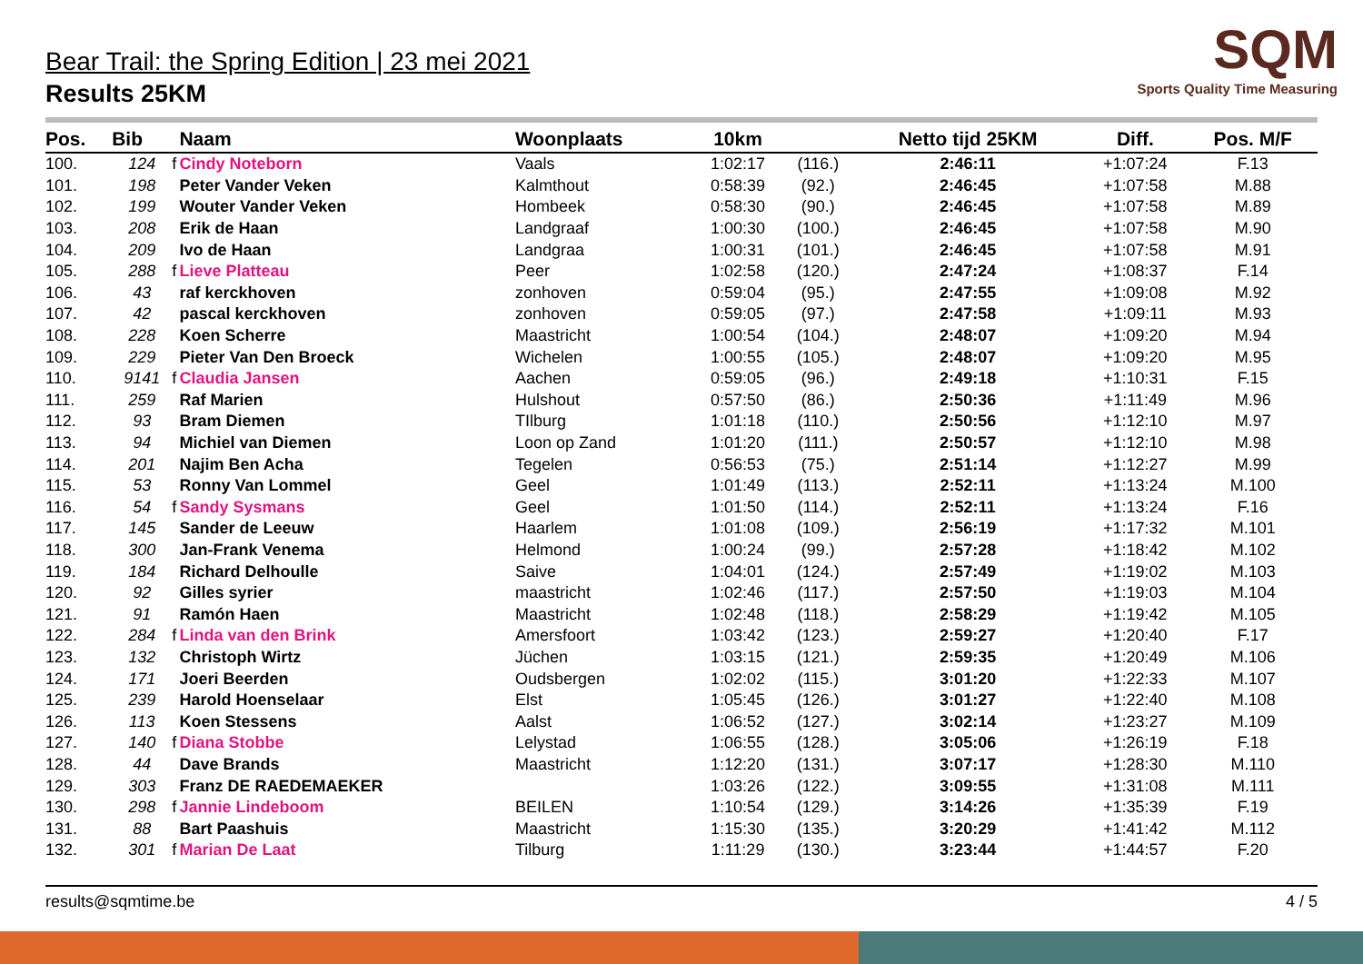SQM
Sports Quality Time Measuring
Bear Trail: the Spring Edition | 23 mei 2021
Results 25KM
| Pos. | Bib | | Naam | Woonplaats | 10km | | Netto tijd 25KM | Diff. | Pos. M/F |
| --- | --- | --- | --- | --- | --- | --- | --- | --- | --- |
| 100. | 124 | f | Cindy Noteborn | Vaals | 1:02:17 | (116.) | 2:46:11 | +1:07:24 | F.13 |
| 101. | 198 | | Peter Vander Veken | Kalmthout | 0:58:39 | (92.) | 2:46:45 | +1:07:58 | M.88 |
| 102. | 199 | | Wouter Vander Veken | Hombeek | 0:58:30 | (90.) | 2:46:45 | +1:07:58 | M.89 |
| 103. | 208 | | Erik de Haan | Landgraaf | 1:00:30 | (100.) | 2:46:45 | +1:07:58 | M.90 |
| 104. | 209 | | Ivo de Haan | Landgraa | 1:00:31 | (101.) | 2:46:45 | +1:07:58 | M.91 |
| 105. | 288 | f | Lieve Platteau | Peer | 1:02:58 | (120.) | 2:47:24 | +1:08:37 | F.14 |
| 106. | 43 | | raf kerckhoven | zonhoven | 0:59:04 | (95.) | 2:47:55 | +1:09:08 | M.92 |
| 107. | 42 | | pascal kerckhoven | zonhoven | 0:59:05 | (97.) | 2:47:58 | +1:09:11 | M.93 |
| 108. | 228 | | Koen Scherre | Maastricht | 1:00:54 | (104.) | 2:48:07 | +1:09:20 | M.94 |
| 109. | 229 | | Pieter Van Den Broeck | Wichelen | 1:00:55 | (105.) | 2:48:07 | +1:09:20 | M.95 |
| 110. | 9141 | f | Claudia Jansen | Aachen | 0:59:05 | (96.) | 2:49:18 | +1:10:31 | F.15 |
| 111. | 259 | | Raf Marien | Hulshout | 0:57:50 | (86.) | 2:50:36 | +1:11:49 | M.96 |
| 112. | 93 | | Bram Diemen | TIlburg | 1:01:18 | (110.) | 2:50:56 | +1:12:10 | M.97 |
| 113. | 94 | | Michiel van Diemen | Loon op Zand | 1:01:20 | (111.) | 2:50:57 | +1:12:10 | M.98 |
| 114. | 201 | | Najim Ben Acha | Tegelen | 0:56:53 | (75.) | 2:51:14 | +1:12:27 | M.99 |
| 115. | 53 | | Ronny Van Lommel | Geel | 1:01:49 | (113.) | 2:52:11 | +1:13:24 | M.100 |
| 116. | 54 | f | Sandy Sysmans | Geel | 1:01:50 | (114.) | 2:52:11 | +1:13:24 | F.16 |
| 117. | 145 | | Sander de Leeuw | Haarlem | 1:01:08 | (109.) | 2:56:19 | +1:17:32 | M.101 |
| 118. | 300 | | Jan-Frank Venema | Helmond | 1:00:24 | (99.) | 2:57:28 | +1:18:42 | M.102 |
| 119. | 184 | | Richard Delhoulle | Saive | 1:04:01 | (124.) | 2:57:49 | +1:19:02 | M.103 |
| 120. | 92 | | Gilles syrier | maastricht | 1:02:46 | (117.) | 2:57:50 | +1:19:03 | M.104 |
| 121. | 91 | | Ramón Haen | Maastricht | 1:02:48 | (118.) | 2:58:29 | +1:19:42 | M.105 |
| 122. | 284 | f | Linda van den Brink | Amersfoort | 1:03:42 | (123.) | 2:59:27 | +1:20:40 | F.17 |
| 123. | 132 | | Christoph Wirtz | Jüchen | 1:03:15 | (121.) | 2:59:35 | +1:20:49 | M.106 |
| 124. | 171 | | Joeri Beerden | Oudsbergen | 1:02:02 | (115.) | 3:01:20 | +1:22:33 | M.107 |
| 125. | 239 | | Harold Hoenselaar | Elst | 1:05:45 | (126.) | 3:01:27 | +1:22:40 | M.108 |
| 126. | 113 | | Koen Stessens | Aalst | 1:06:52 | (127.) | 3:02:14 | +1:23:27 | M.109 |
| 127. | 140 | f | Diana Stobbe | Lelystad | 1:06:55 | (128.) | 3:05:06 | +1:26:19 | F.18 |
| 128. | 44 | | Dave Brands | Maastricht | 1:12:20 | (131.) | 3:07:17 | +1:28:30 | M.110 |
| 129. | 303 | | Franz DE RAEDEMAEKER | | 1:03:26 | (122.) | 3:09:55 | +1:31:08 | M.111 |
| 130. | 298 | f | Jannie Lindeboom | BEILEN | 1:10:54 | (129.) | 3:14:26 | +1:35:39 | F.19 |
| 131. | 88 | | Bart Paashuis | Maastricht | 1:15:30 | (135.) | 3:20:29 | +1:41:42 | M.112 |
| 132. | 301 | f | Marian De Laat | Tilburg | 1:11:29 | (130.) | 3:23:44 | +1:44:57 | F.20 |
results@sqmtime.be 4 / 5